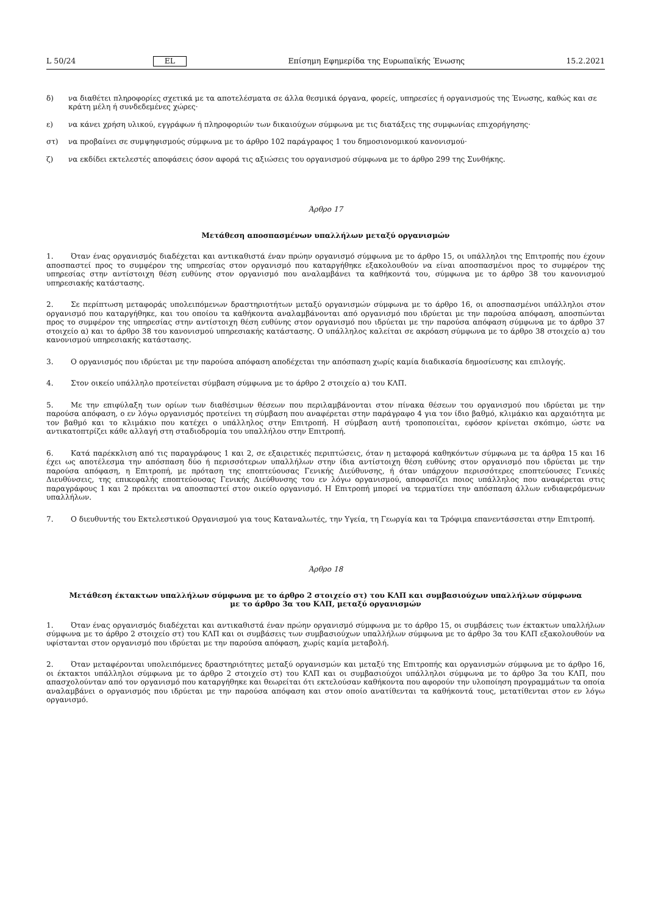L 50/24 EL Επίσημη Εφημερίδα της Ευρωπαϊκής Ένωσης 15.2.2021
δ) να διαθέτει πληροφορίες σχετικά με τα αποτελέσματα σε άλλα θεσμικά όργανα, φορείς, υπηρεσίες ή οργανισμούς της Ένωσης, καθώς και σε κράτη μέλη ή συνδεδεμένες χώρες·
ε) να κάνει χρήση υλικού, εγγράφων ή πληροφοριών των δικαιούχων σύμφωνα με τις διατάξεις της συμφωνίας επιχορήγησης·
στ) να προβαίνει σε συμψηφισμούς σύμφωνα με το άρθρο 102 παράγραφος 1 του δημοσιονομικού κανονισμού·
ζ) να εκδίδει εκτελεστές αποφάσεις όσον αφορά τις αξιώσεις του οργανισμού σύμφωνα με το άρθρο 299 της Συνθήκης.
Άρθρο 17
Μετάθεση αποσπασμένων υπαλλήλων μεταξύ οργανισμών
1. Όταν ένας οργανισμός διαδέχεται και αντικαθιστά έναν πρώην οργανισμό σύμφωνα με το άρθρο 15, οι υπάλληλοι της Επιτροπής που έχουν αποσπαστεί προς το συμφέρον της υπηρεσίας στον οργανισμό που καταργήθηκε εξακολουθούν να είναι αποσπασμένοι προς το συμφέρον της υπηρεσίας στην αντίστοιχη θέση ευθύνης στον οργανισμό που αναλαμβάνει τα καθήκοντά του, σύμφωνα με το άρθρο 38 του κανονισμού υπηρεσιακής κατάστασης.
2. Σε περίπτωση μεταφοράς υπολειπόμενων δραστηριοτήτων μεταξύ οργανισμών σύμφωνα με το άρθρο 16, οι αποσπασμένοι υπάλληλοι στον οργανισμό που καταργήθηκε, και του οποίου τα καθήκοντα αναλαμβάνονται από οργανισμό που ιδρύεται με την παρούσα απόφαση, αποσπώνται προς το συμφέρον της υπηρεσίας στην αντίστοιχη θέση ευθύνης στον οργανισμό που ιδρύεται με την παρούσα απόφαση σύμφωνα με το άρθρο 37 στοιχείο α) και το άρθρο 38 του κανονισμού υπηρεσιακής κατάστασης. Ο υπάλληλος καλείται σε ακρόαση σύμφωνα με το άρθρο 38 στοιχείο α) του κανονισμού υπηρεσιακής κατάστασης.
3. Ο οργανισμός που ιδρύεται με την παρούσα απόφαση αποδέχεται την απόσπαση χωρίς καμία διαδικασία δημοσίευσης και επιλογής.
4. Στον οικείο υπάλληλο προτείνεται σύμβαση σύμφωνα με το άρθρο 2 στοιχείο α) του ΚΛΠ.
5. Με την επιφύλαξη των ορίων των διαθέσιμων θέσεων που περιλαμβάνονται στον πίνακα θέσεων του οργανισμού που ιδρύεται με την παρούσα απόφαση, ο εν λόγω οργανισμός προτείνει τη σύμβαση που αναφέρεται στην παράγραφο 4 για τον ίδιο βαθμό, κλιμάκιο και αρχαιότητα με τον βαθμό και το κλιμάκιο που κατέχει ο υπάλληλος στην Επιτροπή. Η σύμβαση αυτή τροποποιείται, εφόσον κρίνεται σκόπιμο, ώστε να αντικατοπτρίζει κάθε αλλαγή στη σταδιοδρομία του υπαλλήλου στην Επιτροπή.
6. Κατά παρέκκλιση από τις παραγράφους 1 και 2, σε εξαιρετικές περιπτώσεις, όταν η μεταφορά καθηκόντων σύμφωνα με τα άρθρα 15 και 16 έχει ως αποτέλεσμα την απόσπαση δύο ή περισσότερων υπαλλήλων στην ίδια αντίστοιχη θέση ευθύνης στον οργανισμό που ιδρύεται με την παρούσα απόφαση, η Επιτροπή, με πρόταση της εποπτεύουσας Γενικής Διεύθυνσης, ή όταν υπάρχουν περισσότερες εποπτεύουσες Γενικές Διευθύνσεις, της επικεφαλής εποπτεύουσας Γενικής Διεύθυνσης του εν λόγω οργανισμού, αποφασίζει ποιος υπάλληλος που αναφέρεται στις παραγράφους 1 και 2 πρόκειται να αποσπαστεί στον οικείο οργανισμό. Η Επιτροπή μπορεί να τερματίσει την απόσπαση άλλων ενδιαφερόμενων υπαλλήλων.
7. Ο διευθυντής του Εκτελεστικού Οργανισμού για τους Καταναλωτές, την Υγεία, τη Γεωργία και τα Τρόφιμα επανεντάσσεται στην Επιτροπή.
Άρθρο 18
Μετάθεση έκτακτων υπαλλήλων σύμφωνα με το άρθρο 2 στοιχείο στ) του ΚΛΠ και συμβασιούχων υπαλλήλων σύμφωνα
με το άρθρο 3α του ΚΛΠ, μεταξύ οργανισμών
1. Όταν ένας οργανισμός διαδέχεται και αντικαθιστά έναν πρώην οργανισμό σύμφωνα με το άρθρο 15, οι συμβάσεις των έκτακτων υπαλλήλων σύμφωνα με το άρθρο 2 στοιχείο στ) του ΚΛΠ και οι συμβάσεις των συμβασιούχων υπαλλήλων σύμφωνα με το άρθρο 3α του ΚΛΠ εξακολουθούν να υφίστανται στον οργανισμό που ιδρύεται με την παρούσα απόφαση, χωρίς καμία μεταβολή.
2. Όταν μεταφέρονται υπολειπόμενες δραστηριότητες μεταξύ οργανισμών και μεταξύ της Επιτροπής και οργανισμών σύμφωνα με το άρθρο 16, οι έκτακτοι υπάλληλοι σύμφωνα με το άρθρο 2 στοιχείο στ) του ΚΛΠ και οι συμβασιούχοι υπάλληλοι σύμφωνα με το άρθρο 3α του ΚΛΠ, που απασχολούνταν από τον οργανισμό που καταργήθηκε και θεωρείται ότι εκτελούσαν καθήκοντα που αφορούν την υλοποίηση προγραμμάτων τα οποία αναλαμβάνει ο οργανισμός που ιδρύεται με την παρούσα απόφαση και στον οποίο ανατίθενται τα καθήκοντά τους, μετατίθενται στον εν λόγω οργανισμό.